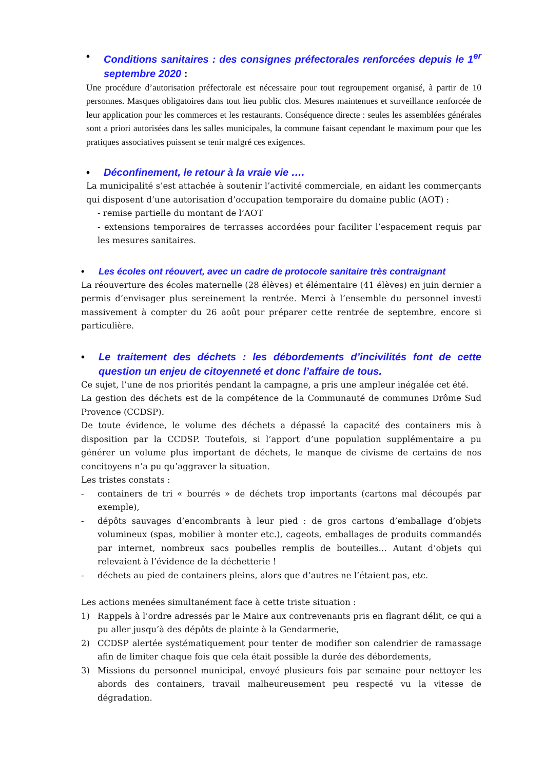• Conditions sanitaires : des consignes préfectorales renforcées depuis le 1<sup>er</sup> septembre 2020 :
Une procédure d’autorisation préfectorale est nécessaire pour tout regroupement organisé, à partir de 10 personnes. Masques obligatoires dans tout lieu public clos. Mesures maintenues et surveillance renforcée de leur application pour les commerces et les restaurants. Conséquence directe : seules les assemblées générales sont a priori autorisées dans les salles municipales, la commune faisant cependant le maximum pour que les pratiques associatives puissent se tenir malgré ces exigences.
• Déconfinement, le retour à la vraie vie ….
La municipalité s’est attachée à soutenir l’activité commerciale, en aidant les commerçants qui disposent d’une autorisation d’occupation temporaire du domaine public (AOT) :
- remise partielle du montant de l’AOT
- extensions temporaires de terrasses accordées pour faciliter l’espacement requis par les mesures sanitaires.
• Les écoles ont réouvert, avec un cadre de protocole sanitaire très contraignant
La réouverture des écoles maternelle (28 élèves) et élémentaire (41 élèves) en juin dernier a permis d’envisager plus sereinement la rentrée. Merci à l’ensemble du personnel investi massivement à compter du 26 août pour préparer cette rentrée de septembre, encore si particulière.
• Le traitement des déchets : les débordements d’incivilités font de cette question un enjeu de citoyenneté et donc l’affaire de tous.
Ce sujet, l’une de nos priorités pendant la campagne, a pris une ampleur inégalée cet été.
La gestion des déchets est de la compétence de la Communauté de communes Drôme Sud Provence (CCDSP).
De toute évidence, le volume des déchets a dépassé la capacité des containers mis à disposition par la CCDSP. Toutefois, si l’apport d’une population supplémentaire a pu générer un volume plus important de déchets, le manque de civisme de certains de nos concitoyens n’a pu qu’aggraver la situation.
Les tristes constats :
- containers de tri « bourrés » de déchets trop importants (cartons mal découpés par exemple),
- dépôts sauvages d’encombrants à leur pied : de gros cartons d’emballage d’objets volumineux (spas, mobilier à monter etc.), cageots, emballages de produits commandés par internet, nombreux sacs poubelles remplis de bouteilles… Autant d’objets qui relevaient à l’évidence de la déchetterie !
- déchets au pied de containers pleins, alors que d’autres ne l’étaient pas, etc.
Les actions menées simultanément face à cette triste situation :
1) Rappels à l’ordre adressés par le Maire aux contrevenants pris en flagrant délit, ce qui a pu aller jusqu’à des dépôts de plainte à la Gendarmerie,
2) CCDSP alertée systématiquement pour tenter de modifier son calendrier de ramassage afin de limiter chaque fois que cela était possible la durée des débordements,
3) Missions du personnel municipal, envoyé plusieurs fois par semaine pour nettoyer les abords des containers, travail malheureusement peu respecté vu la vitesse de dégradation.